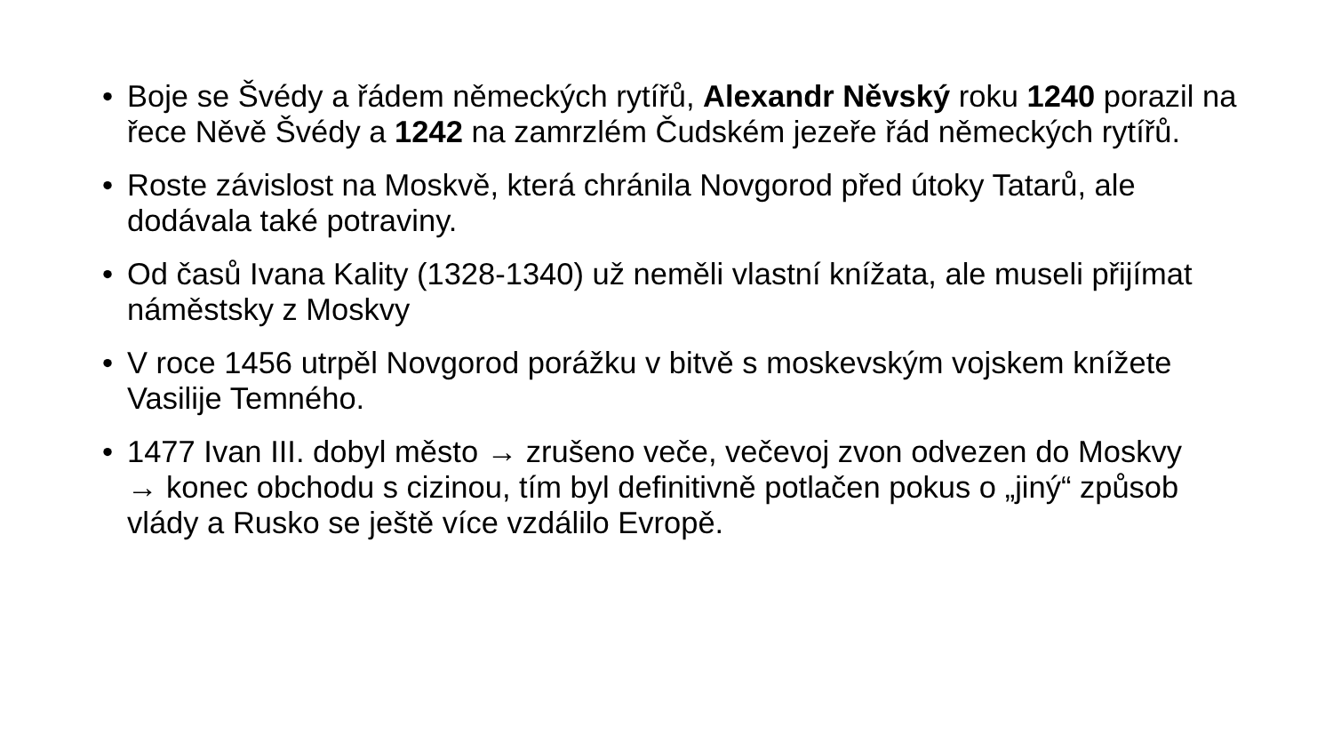• Boje se Švédy a řádem německých rytířů, Alexandr Něvský roku 1240 porazil na řece Něvě Švédy a 1242 na zamrzlém Čudském jezeře řád německých rytířů.
• Roste závislost na Moskvě, která chránila Novgorod před útoky Tatarů, ale dodávala také potraviny.
• Od časů Ivana Kality (1328-1340) už neměli vlastní knížata, ale museli přijímat náměstsky z Moskvy
• V roce 1456 utrpěl Novgorod porážku v bitvě s moskevským vojskem knížete Vasilije Temného.
• 1477 Ivan III. dobyl město → zrušeno veče, večevoj zvon odvezen do Moskvy
→ konec obchodu s cizinou, tím byl definitivně potlačen pokus o „jiný“ způsob vlády a Rusko se ještě více vzdálilo Evropě.